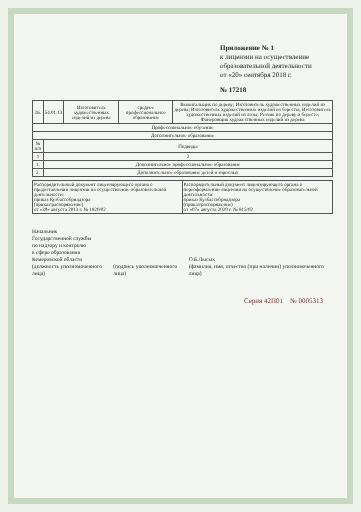Приложение № 1
к лицензии на осуществление образовательной деятельности
от «20» сентября 2018 г.
№ 17218
| 26. | 54.01.13 | Изготовитель художественных изделий из дерева | среднее профессиональное образование | Выжигальщик по дереву; Изготовитель художественных изделий из дерева; Изготовитель художественных изделий из бересты; Изготовитель художественных изделий из лозы; Резчик по дереву и бересте; Фанеровщик художественных изделий из дерева |
| Профессиональное обучение | | | | |
| Дополнительное образование | | | | |
| № п/п | Подвиды | | | |
| 1 | 2 | | | |
| 1. | Дополнительное профессиональное образование | | | |
| 2. | Дополнительное образование детей и взрослых | | | |
| Распорядительный документ лицензирующего органа о предоставлении лицензии на осуществление образовательной деятельности: приказ Кузбассобрнадзора (приказ/распоряжение) от «30» августа 2013 г. № 1820/02 | Распорядительный документ лицензирующего органа о переоформлении лицензии на осуществление образовательной деятельности: приказ Кузбассобрнадзора (приказ/распоряжение) от «07» августа 2020 г. № 815/02 |
Начальник
Государственной службы
по надзору и контролю
в сфере образования
Кемеровской области
(должность уполномоченного лица)
(подпись уполномоченного лица) О.Б.Лысых
(фамилия, имя, отчество (при наличии) уполномоченного лица)
Серия 42П01 № 0005313